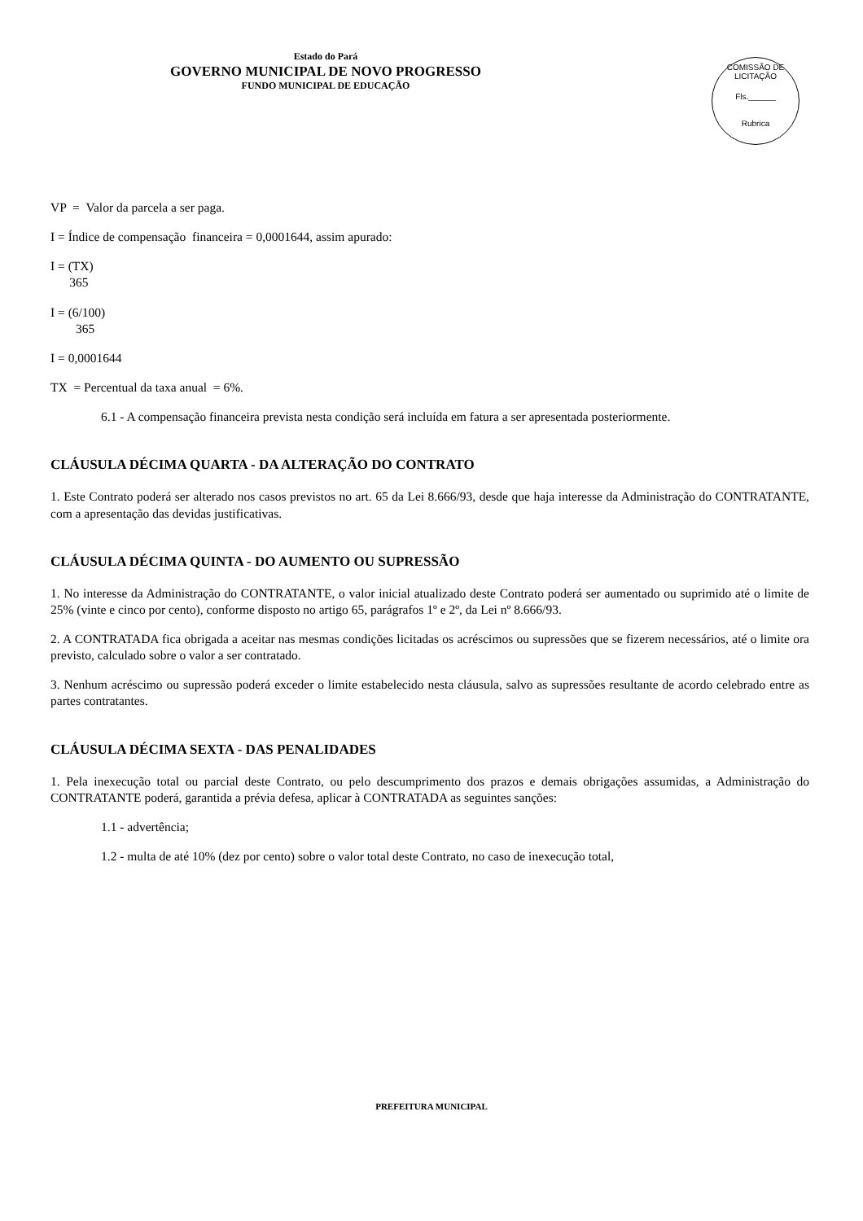Estado do Pará
GOVERNO MUNICIPAL DE NOVO PROGRESSO
FUNDO MUNICIPAL DE EDUCAÇÃO
COMISSÃO DE LICITAÇÃO
Fls.______
Rubrica
VP = Valor da parcela a ser paga.
I = Índice de compensação financeira = 0,0001644, assim apurado:
I = (TX)
365
I = (6/100)
365
I = 0,0001644
TX = Percentual da taxa anual = 6%.
6.1 - A compensação financeira prevista nesta condição será incluída em fatura a ser apresentada posteriormente.
CLÁUSULA DÉCIMA QUARTA - DA ALTERAÇÃO DO CONTRATO
1. Este Contrato poderá ser alterado nos casos previstos no art. 65 da Lei 8.666/93, desde que haja interesse da Administração do CONTRATANTE, com a apresentação das devidas justificativas.
CLÁUSULA DÉCIMA QUINTA - DO AUMENTO OU SUPRESSÃO
1. No interesse da Administração do CONTRATANTE, o valor inicial atualizado deste Contrato poderá ser aumentado ou suprimido até o limite de 25% (vinte e cinco por cento), conforme disposto no artigo 65, parágrafos 1º e 2º, da Lei nº 8.666/93.
2. A CONTRATADA fica obrigada a aceitar nas mesmas condições licitadas os acréscimos ou supressões que se fizerem necessários, até o limite ora previsto, calculado sobre o valor a ser contratado.
3. Nenhum acréscimo ou supressão poderá exceder o limite estabelecido nesta cláusula, salvo as supressões resultante de acordo celebrado entre as partes contratantes.
CLÁUSULA DÉCIMA SEXTA - DAS PENALIDADES
1. Pela inexecução total ou parcial deste Contrato, ou pelo descumprimento dos prazos e demais obrigações assumidas, a Administração do CONTRATANTE poderá, garantida a prévia defesa, aplicar à CONTRATADA as seguintes sanções:
1.1 - advertência;
1.2 - multa de até 10% (dez por cento) sobre o valor total deste Contrato, no caso de inexecução total,
PREFEITURA MUNICIPAL